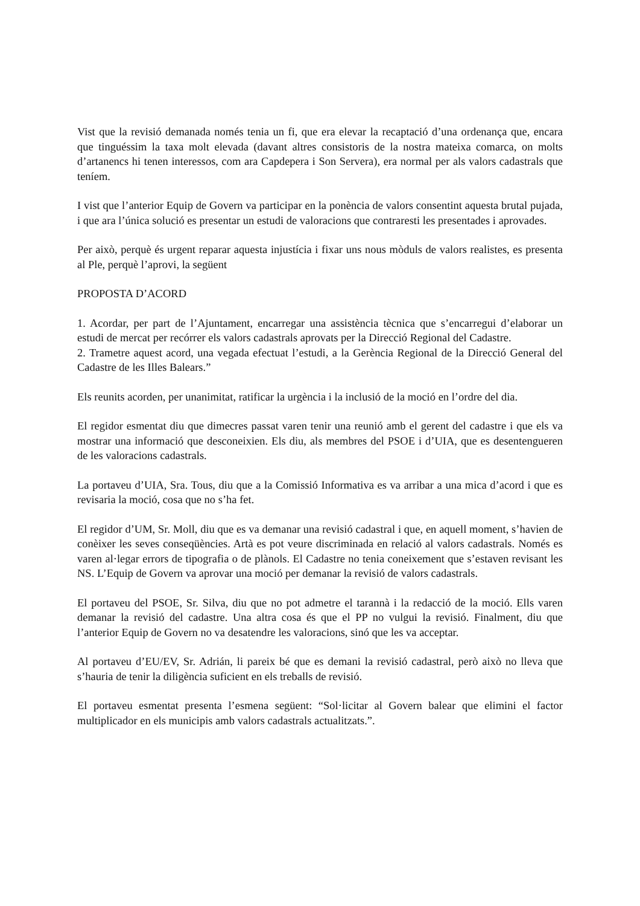Vist que la revisió demanada només tenia un fi, que era elevar la recaptació d’una ordenança que, encara que tinguéssim la taxa molt elevada (davant altres consistoris de la nostra mateixa comarca, on molts d’artanencs hi tenen interessos, com ara Capdepera i Son Servera), era normal per als valors cadastrals que teníem.
I vist que l’anterior Equip de Govern va participar en la ponència de valors consentint aquesta brutal pujada, i que ara l’única solució es presentar un estudi de valoracions que contraresti les presentades i aprovades.
Per això, perquè és urgent reparar aquesta injustícia i fixar uns nous mòduls de valors realistes, es presenta al Ple, perquè l’aprovi, la següent
PROPOSTA D’ACORD
1. Acordar, per part de l’Ajuntament, encarregar una assistència tècnica que s’encarregui d’elaborar un estudi de mercat per recórrer els valors cadastrals aprovats per la Direcció Regional del Cadastre.
2. Trametre aquest acord, una vegada efectuat l’estudi, a la Gerència Regional de la Direcció General del Cadastre de les Illes Balears.”
Els reunits acorden, per unanimitat, ratificar la urgència i la inclusió de la moció en l’ordre del dia.
El regidor esmentat diu que dimecres passat varen tenir una reunió amb el gerent del cadastre i que els va mostrar una informació que desconeixien. Els diu, als membres del PSOE i d’UIA, que es desentengueren de les valoracions cadastrals.
La portaveu d’UIA, Sra. Tous, diu que a la Comissió Informativa es va arribar a una mica d’acord i que es revisaria la moció, cosa que no s’ha fet.
El regidor d’UM, Sr. Moll, diu que es va demanar una revisió cadastral i que, en aquell moment, s’havien de conèixer les seves conseqüències. Artà es pot veure discriminada en relació al valors cadastrals. Només es varen al·legar errors de tipografia o de plànols. El Cadastre no tenia coneixement que s’estaven revisant les NS. L’Equip de Govern va aprovar una moció per demanar la revisió de valors cadastrals.
El portaveu del PSOE, Sr. Silva, diu que no pot admetre el tarannà i la redacció de la moció. Ells varen demanar la revisió del cadastre. Una altra cosa és que el PP no vulgui la revisió. Finalment, diu que l’anterior Equip de Govern no va desatendre les valoracions, sinó que les va acceptar.
Al portaveu d’EU/EV, Sr. Adrián, li pareix bé que es demani la revisió cadastral, però això no lleva que s’hauria de tenir la diligència suficient en els treballs de revisió.
El portaveu esmentat presenta l’esmena següent: “Sol·licitar al Govern balear que elimini el factor multiplicador en els municipis amb valors cadastrals actualitzats.”.